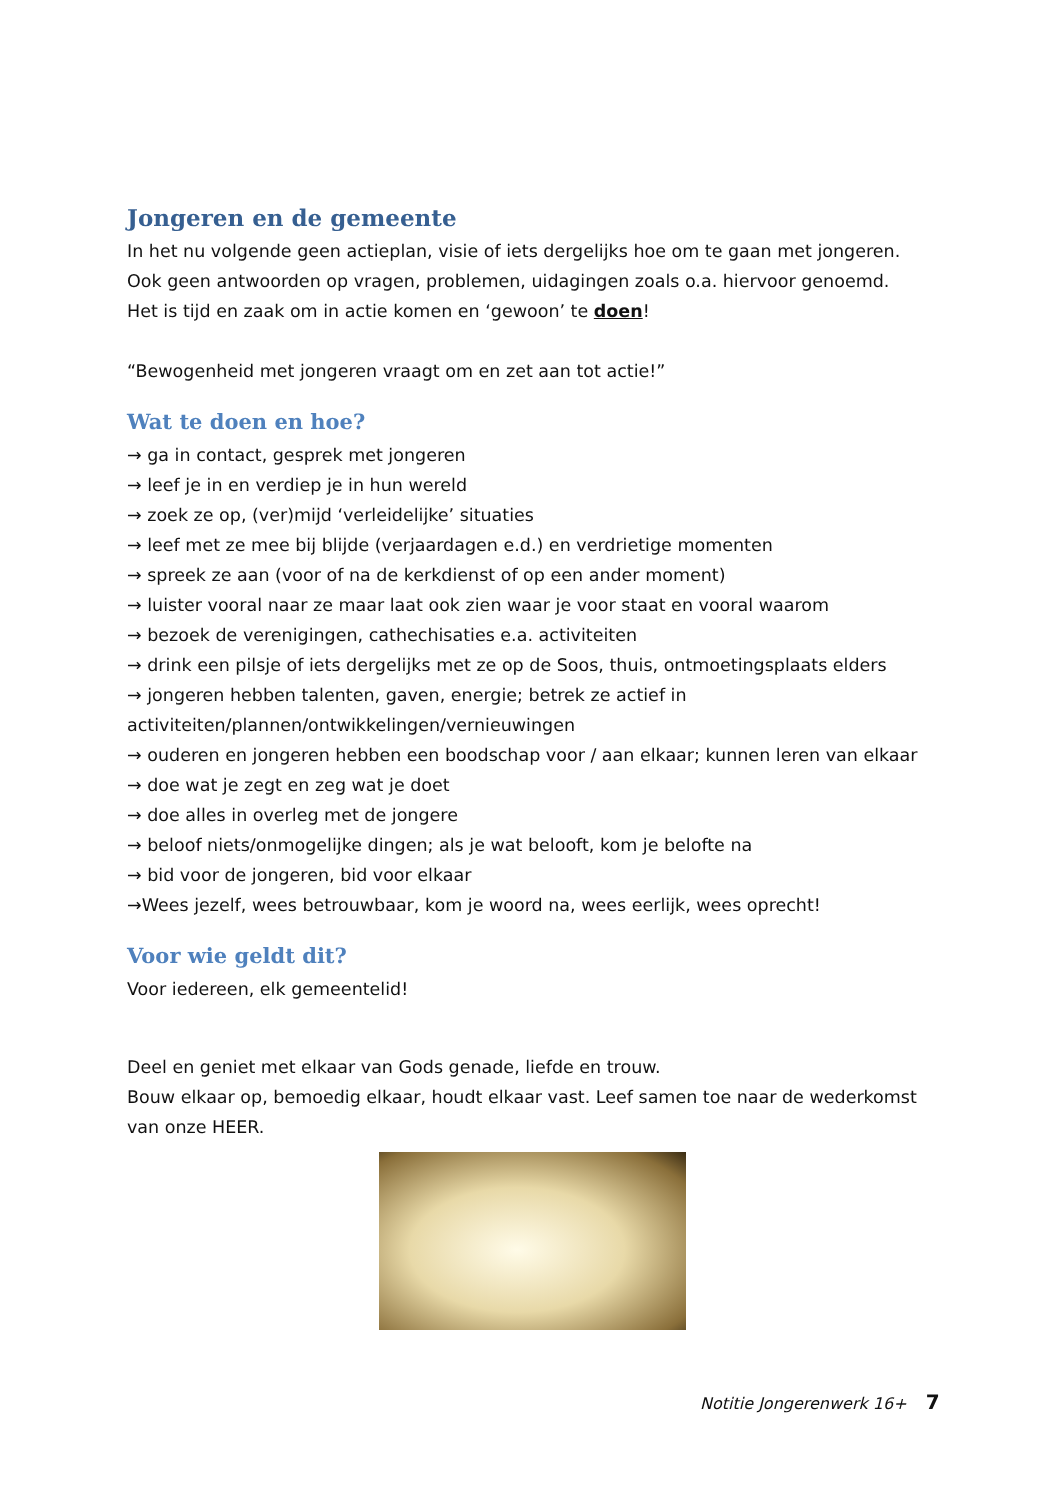Jongeren en de gemeente
In het nu volgende geen actieplan, visie of iets dergelijks hoe om te gaan met jongeren. Ook geen antwoorden op vragen, problemen, uidagingen zoals o.a. hiervoor genoemd.
Het is tijd en zaak om in actie komen en ‘gewoon’ te doen!
“Bewogenheid met jongeren vraagt om en zet aan tot actie!”
Wat te doen en hoe?
→ ga in contact, gesprek met jongeren
→ leef je in en verdiep je in hun wereld
→ zoek ze op, (ver)mijd ‘verleidelijke’ situaties
→ leef met ze mee bij blijde (verjaardagen e.d.) en verdrietige momenten
→ spreek ze aan (voor of na de kerkdienst of op een ander moment)
→ luister vooral naar ze maar laat ook zien waar je voor staat en vooral waarom
→ bezoek de verenigingen, cathechisaties e.a. activiteiten
→ drink een pilsje of iets dergelijks met ze op de Soos, thuis, ontmoetingsplaats elders
→ jongeren hebben talenten, gaven, energie; betrek ze actief in activiteiten/plannen/ontwikkelingen/vernieuwingen
→ ouderen en jongeren hebben een boodschap voor / aan elkaar; kunnen leren van elkaar
→ doe wat je zegt en zeg wat je doet
→ doe alles in overleg met de jongere
→ beloof niets/onmogelijke dingen; als je wat belooft, kom je belofte na
→ bid voor de jongeren, bid voor elkaar
→Wees jezelf, wees betrouwbaar, kom je woord na, wees eerlijk, wees oprecht!
Voor wie geldt dit?
Voor iedereen, elk gemeentelid!
Deel en geniet met elkaar van Gods genade, liefde en trouw.
Bouw elkaar op, bemoedig elkaar, houdt elkaar vast. Leef samen toe naar de wederkomst van onze HEER.
Notitie Jongerenwerk 16+ 7